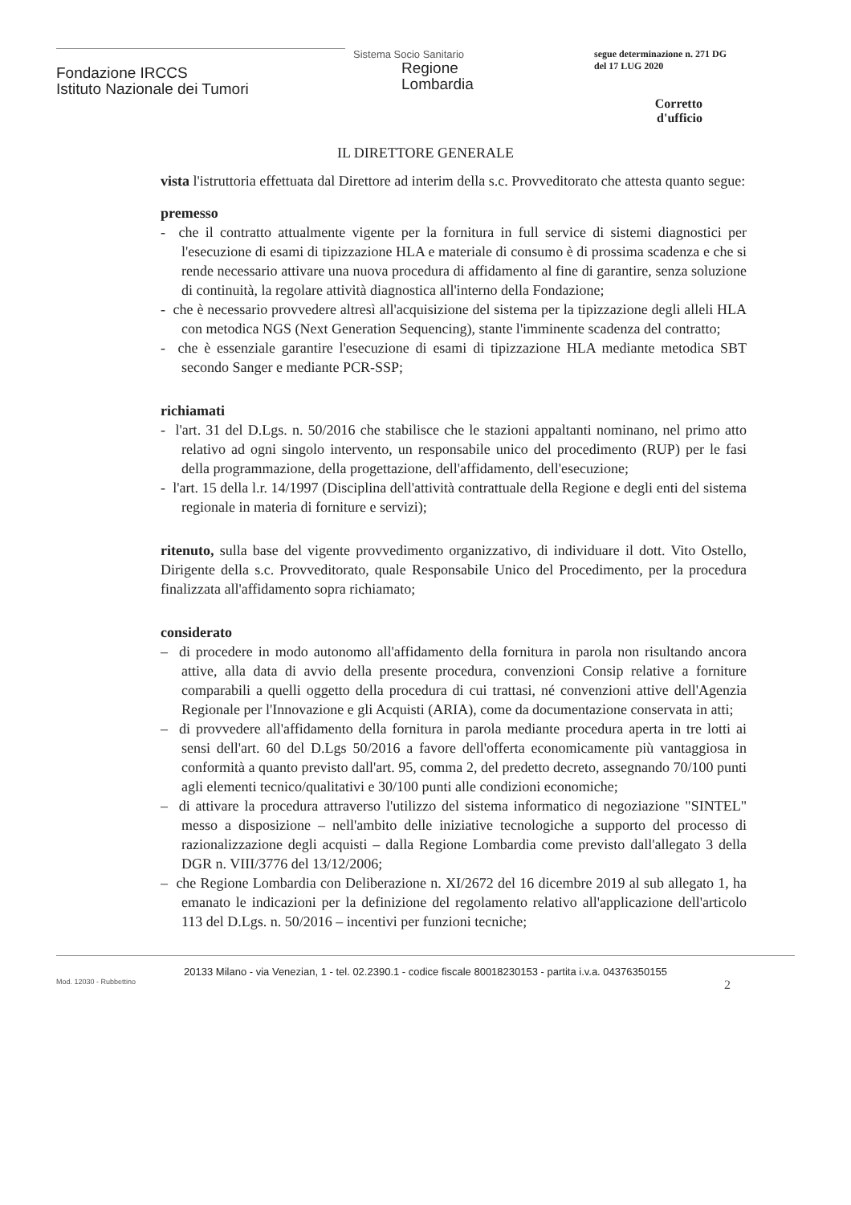Fondazione IRCCS
Istituto Nazionale dei Tumori
Sistema Socio Sanitario
Regione
Lombardia
segue determinazione n. 271 DG
del 17 LUG 2020
Corretto
d'ufficio
IL DIRETTORE GENERALE
vista l'istruttoria effettuata dal Direttore ad interim della s.c. Provveditorato che attesta quanto segue:
premesso
- che il contratto attualmente vigente per la fornitura in full service di sistemi diagnostici per l'esecuzione di esami di tipizzazione HLA e materiale di consumo è di prossima scadenza e che si rende necessario attivare una nuova procedura di affidamento al fine di garantire, senza soluzione di continuità, la regolare attività diagnostica all'interno della Fondazione;
- che è necessario provvedere altresì all'acquisizione del sistema per la tipizzazione degli alleli HLA con metodica NGS (Next Generation Sequencing), stante l'imminente scadenza del contratto;
- che è essenziale garantire l'esecuzione di esami di tipizzazione HLA mediante metodica SBT secondo Sanger e mediante PCR-SSP;
richiamati
- l'art. 31 del D.Lgs. n. 50/2016 che stabilisce che le stazioni appaltanti nominano, nel primo atto relativo ad ogni singolo intervento, un responsabile unico del procedimento (RUP) per le fasi della programmazione, della progettazione, dell'affidamento, dell'esecuzione;
- l'art. 15 della l.r. 14/1997 (Disciplina dell'attività contrattuale della Regione e degli enti del sistema regionale in materia di forniture e servizi);
ritenuto, sulla base del vigente provvedimento organizzativo, di individuare il dott. Vito Ostello, Dirigente della s.c. Provveditorato, quale Responsabile Unico del Procedimento, per la procedura finalizzata all'affidamento sopra richiamato;
considerato
– di procedere in modo autonomo all'affidamento della fornitura in parola non risultando ancora attive, alla data di avvio della presente procedura, convenzioni Consip relative a forniture comparabili a quelli oggetto della procedura di cui trattasi, né convenzioni attive dell'Agenzia Regionale per l'Innovazione e gli Acquisti (ARIA), come da documentazione conservata in atti;
– di provvedere all'affidamento della fornitura in parola mediante procedura aperta in tre lotti ai sensi dell'art. 60 del D.Lgs 50/2016 a favore dell'offerta economicamente più vantaggiosa in conformità a quanto previsto dall'art. 95, comma 2, del predetto decreto, assegnando 70/100 punti agli elementi tecnico/qualitativi e 30/100 punti alle condizioni economiche;
– di attivare la procedura attraverso l'utilizzo del sistema informatico di negoziazione "SINTEL" messo a disposizione – nell'ambito delle iniziative tecnologiche a supporto del processo di razionalizzazione degli acquisti – dalla Regione Lombardia come previsto dall'allegato 3 della DGR n. VIII/3776 del 13/12/2006;
– che Regione Lombardia con Deliberazione n. XI/2672 del 16 dicembre 2019 al sub allegato 1, ha emanato le indicazioni per la definizione del regolamento relativo all'applicazione dell'articolo 113 del D.Lgs. n. 50/2016 – incentivi per funzioni tecniche;
20133 Milano - via Venezian, 1 - tel. 02.2390.1 - codice fiscale 80018230153 - partita i.v.a. 04376350155
Mod. 12030 - Rubbettino 2